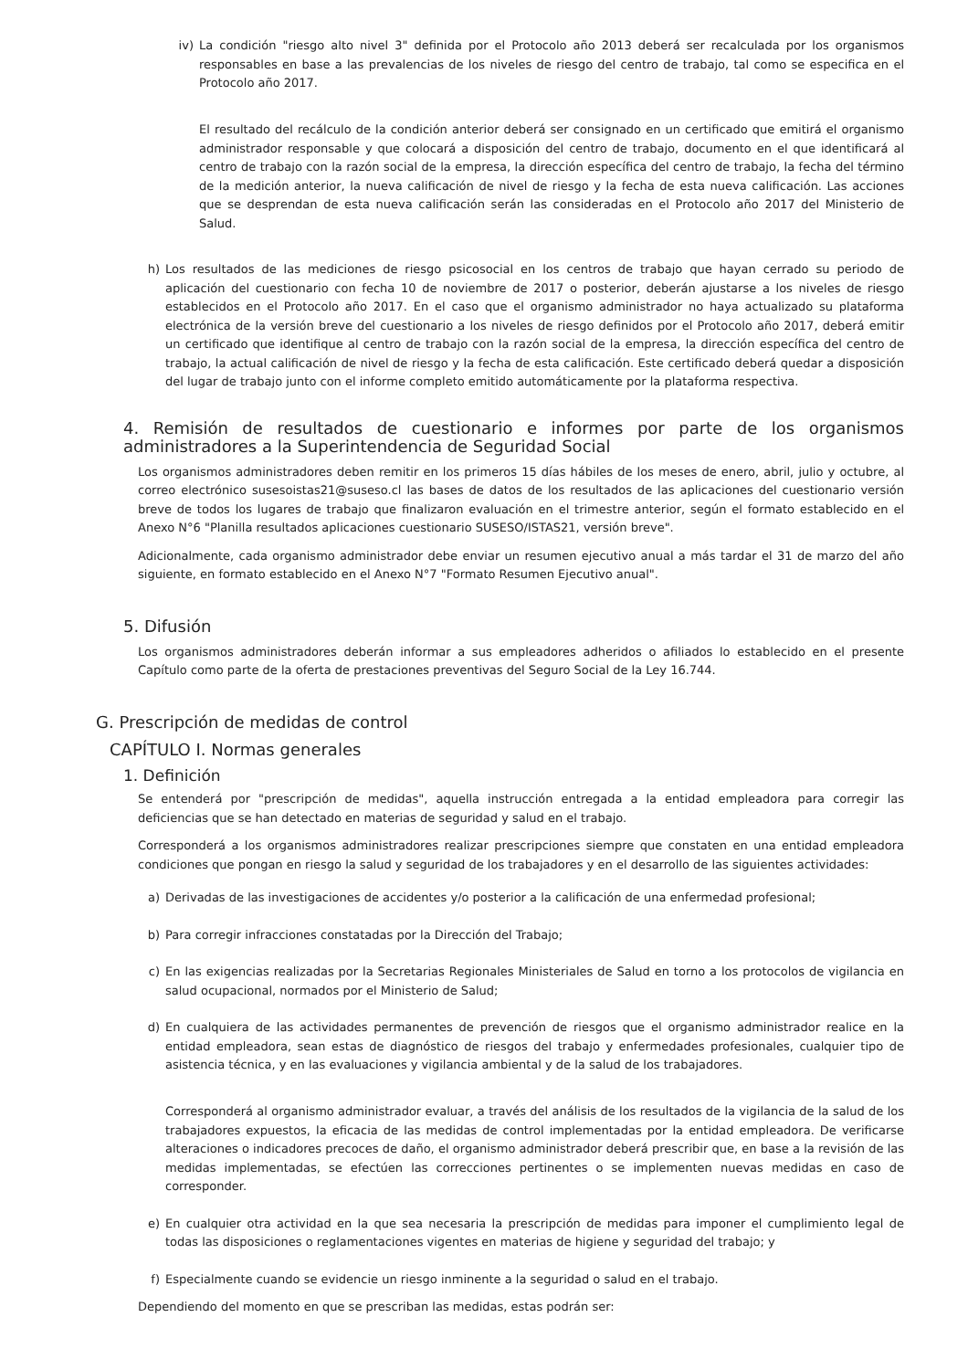iv) La condición "riesgo alto nivel 3" definida por el Protocolo año 2013 deberá ser recalculada por los organismos responsables en base a las prevalencias de los niveles de riesgo del centro de trabajo, tal como se especifica en el Protocolo año 2017.
El resultado del recálculo de la condición anterior deberá ser consignado en un certificado que emitirá el organismo administrador responsable y que colocará a disposición del centro de trabajo, documento en el que identificará al centro de trabajo con la razón social de la empresa, la dirección específica del centro de trabajo, la fecha del término de la medición anterior, la nueva calificación de nivel de riesgo y la fecha de esta nueva calificación. Las acciones que se desprendan de esta nueva calificación serán las consideradas en el Protocolo año 2017 del Ministerio de Salud.
h) Los resultados de las mediciones de riesgo psicosocial en los centros de trabajo que hayan cerrado su periodo de aplicación del cuestionario con fecha 10 de noviembre de 2017 o posterior, deberán ajustarse a los niveles de riesgo establecidos en el Protocolo año 2017. En el caso que el organismo administrador no haya actualizado su plataforma electrónica de la versión breve del cuestionario a los niveles de riesgo definidos por el Protocolo año 2017, deberá emitir un certificado que identifique al centro de trabajo con la razón social de la empresa, la dirección específica del centro de trabajo, la actual calificación de nivel de riesgo y la fecha de esta calificación. Este certificado deberá quedar a disposición del lugar de trabajo junto con el informe completo emitido automáticamente por la plataforma respectiva.
4. Remisión de resultados de cuestionario e informes por parte de los organismos administradores a la Superintendencia de Seguridad Social
Los organismos administradores deben remitir en los primeros 15 días hábiles de los meses de enero, abril, julio y octubre, al correo electrónico susesoistas21@suseso.cl las bases de datos de los resultados de las aplicaciones del cuestionario versión breve de todos los lugares de trabajo que finalizaron evaluación en el trimestre anterior, según el formato establecido en el Anexo N°6 "Planilla resultados aplicaciones cuestionario SUSESO/ISTAS21, versión breve".
Adicionalmente, cada organismo administrador debe enviar un resumen ejecutivo anual a más tardar el 31 de marzo del año siguiente, en formato establecido en el Anexo N°7 "Formato Resumen Ejecutivo anual".
5. Difusión
Los organismos administradores deberán informar a sus empleadores adheridos o afiliados lo establecido en el presente Capítulo como parte de la oferta de prestaciones preventivas del Seguro Social de la Ley 16.744.
G. Prescripción de medidas de control
CAPÍTULO I. Normas generales
1. Definición
Se entenderá por "prescripción de medidas", aquella instrucción entregada a la entidad empleadora para corregir las deficiencias que se han detectado en materias de seguridad y salud en el trabajo.
Corresponderá a los organismos administradores realizar prescripciones siempre que constaten en una entidad empleadora condiciones que pongan en riesgo la salud y seguridad de los trabajadores y en el desarrollo de las siguientes actividades:
a) Derivadas de las investigaciones de accidentes y/o posterior a la calificación de una enfermedad profesional;
b) Para corregir infracciones constatadas por la Dirección del Trabajo;
c) En las exigencias realizadas por la Secretarias Regionales Ministeriales de Salud en torno a los protocolos de vigilancia en salud ocupacional, normados por el Ministerio de Salud;
d) En cualquiera de las actividades permanentes de prevención de riesgos que el organismo administrador realice en la entidad empleadora, sean estas de diagnóstico de riesgos del trabajo y enfermedades profesionales, cualquier tipo de asistencia técnica, y en las evaluaciones y vigilancia ambiental y de la salud de los trabajadores.
Corresponderá al organismo administrador evaluar, a través del análisis de los resultados de la vigilancia de la salud de los trabajadores expuestos, la eficacia de las medidas de control implementadas por la entidad empleadora. De verificarse alteraciones o indicadores precoces de daño, el organismo administrador deberá prescribir que, en base a la revisión de las medidas implementadas, se efectúen las correcciones pertinentes o se implementen nuevas medidas en caso de corresponder.
e) En cualquier otra actividad en la que sea necesaria la prescripción de medidas para imponer el cumplimiento legal de todas las disposiciones o reglamentaciones vigentes en materias de higiene y seguridad del trabajo; y
f) Especialmente cuando se evidencie un riesgo inminente a la seguridad o salud en el trabajo.
Dependiendo del momento en que se prescriban las medidas, estas podrán ser: